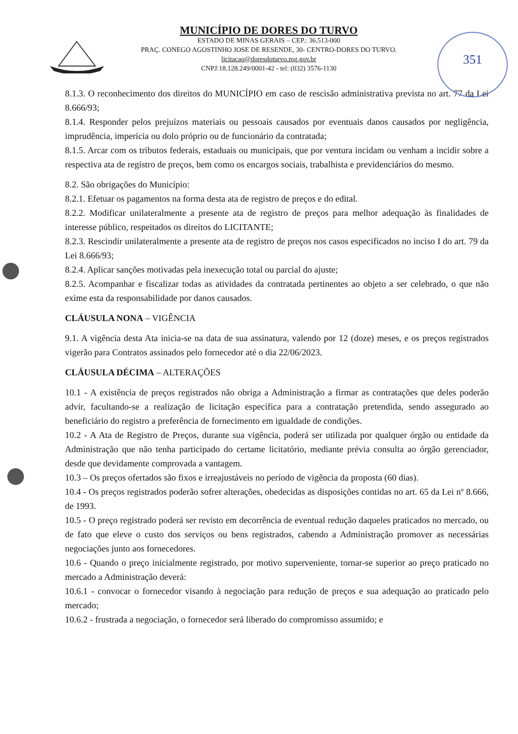351
MUNICÍPIO DE DORES DO TURVO
ESTADO DE MINAS GERAIS – CEP.: 36.513-000
PRAÇ. CONEGO AGOSTINHO JOSE DE RESENDE, 30- CENTRO-DORES DO TURVO.
licitacao@doresdoturvo.mg.gov.br
CNPJ:18.128.249/0001-42 - tel: (032) 3576-1130
8.1.3. O reconhecimento dos direitos do MUNICÍPIO em caso de rescisão administrativa prevista no art. 77 da Lei 8.666/93;
8.1.4. Responder pelos prejuízos materiais ou pessoais causados por eventuais danos causados por negligência, imprudência, imperícia ou dolo próprio ou de funcionário da contratada;
8.1.5. Arcar com os tributos federais, estaduais ou municipais, que por ventura incidam ou venham a incidir sobre a respectiva ata de registro de preços, bem como os encargos sociais, trabalhista e previdenciários do mesmo.
8.2. São obrigações do Município:
8.2.1. Efetuar os pagamentos na forma desta ata de registro de preços e do edital.
8.2.2. Modificar unilateralmente a presente ata de registro de preços para melhor adequação às finalidades de interesse público, respeitados os direitos do LICITANTE;
8.2.3. Rescindir unilateralmente a presente ata de registro de preços nos casos especificados no inciso I do art. 79 da Lei 8.666/93;
8.2.4. Aplicar sanções motivadas pela inexecução total ou parcial do ajuste;
8.2.5. Acompanhar e fiscalizar todas as atividades da contratada pertinentes ao objeto a ser celebrado, o que não exime esta da responsabilidade por danos causados.
CLÁUSULA NONA – VIGÊNCIA
9.1. A vigência desta Ata inicia-se na data de sua assinatura, valendo por 12 (doze) meses, e os preços registrados vigerão para Contratos assinados pelo fornecedor até o dia 22/06/2023.
CLÁUSULA DÉCIMA – ALTERAÇÕES
10.1 - A existência de preços registrados não obriga a Administração a firmar as contratações que deles poderão advir, facultando-se a realização de licitação específica para a contratação pretendida, sendo assegurado ao beneficiário do registro a preferência de fornecimento em igualdade de condições.
10.2 - A Ata de Registro de Preços, durante sua vigência, poderá ser utilizada por qualquer órgão ou entidade da Administração que não tenha participado do certame licitatório, mediante prévia consulta ao órgão gerenciador, desde que devidamente comprovada a vantagem.
10.3 – Os preços ofertados são fixos e irreajustáveis no período de vigência da proposta (60 dias).
10.4 - Os preços registrados poderão sofrer alterações, obedecidas as disposições contidas no art. 65 da Lei nº 8.666, de 1993.
10.5 - O preço registrado poderá ser revisto em decorrência de eventual redução daqueles praticados no mercado, ou de fato que eleve o custo dos serviços ou bens registrados, cabendo a Administração promover as necessárias negociações junto aos fornecedores.
10.6 - Quando o preço inicialmente registrado, por motivo superveniente, tornar-se superior ao preço praticado no mercado a Administração deverá:
10.6.1 - convocar o fornecedor visando à negociação para redução de preços e sua adequação ao praticado pelo mercado;
10.6.2 - frustrada a negociação, o fornecedor será liberado do compromisso assumido; e